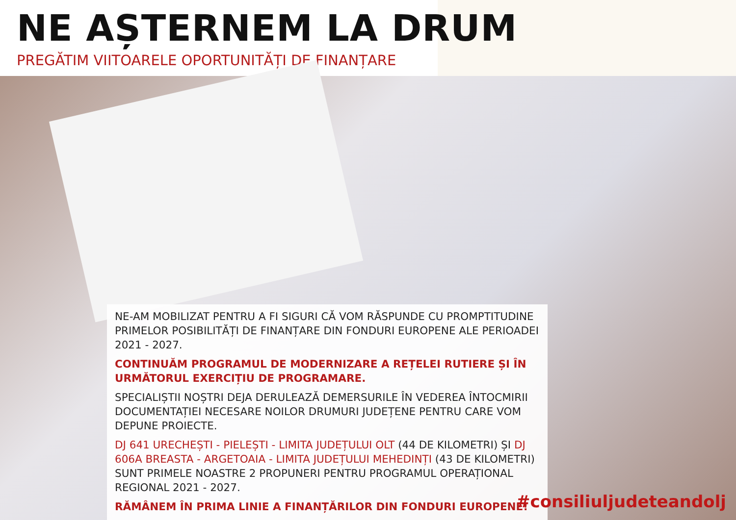NE AȘTERNEM LA DRUM
PREGĂTIM VIITOARELE OPORTUNITĂȚI DE FINANȚARE
NE-AM MOBILIZAT PENTRU A FI SIGURI CĂ VOM RĂSPUNDE CU PROMPTITUDINE PRIMELOR POSIBILITĂȚI DE FINANȚARE DIN FONDURI EUROPENE ALE PERIOADEI 2021 - 2027.
CONTINUĂM PROGRAMUL DE MODERNIZARE A REȚELEI RUTIERE ȘI ÎN URMĂTORUL EXERCIȚIU DE PROGRAMARE.
SPECIALIȘTII NOȘTRI DEJA DERULEAZĂ DEMERSURILE ÎN VEDEREA ÎNTOCMIRII DOCUMENTAȚIEI NECESARE NOILOR DRUMURI JUDEȚENE PENTRU CARE VOM DEPUNE PROIECTE.
DJ 641 URECHEȘTI - PIELEȘTI - LIMITA JUDEȚULUI OLT (44 DE KILOMETRI) ȘI DJ 606A BREASTA - ARGETOAIA - LIMITA JUDEȚULUI MEHEDINȚI (43 DE KILOMETRI) SUNT PRIMELE NOASTRE 2 PROPUNERI PENTRU PROGRAMUL OPERAȚIONAL REGIONAL 2021 - 2027.
RĂMÂNEM ÎN PRIMA LINIE A FINANȚĂRILOR DIN FONDURI EUROPENE!
#consiliuljudeteandolj